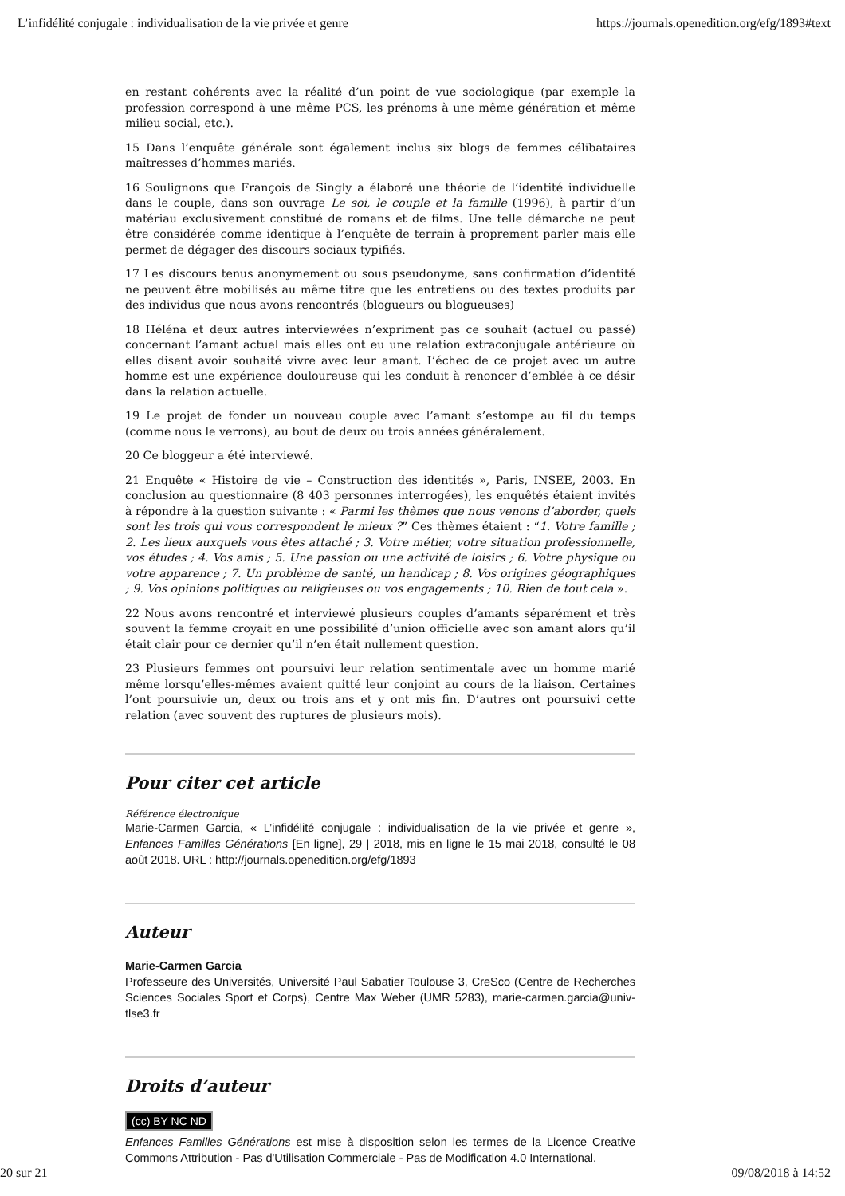L’infidélité conjugale : individualisation de la vie privée et genre https://journals.openedition.org/efg/1893#text
en restant cohérents avec la réalité d’un point de vue sociologique (par exemple la profession correspond à une même PCS, les prénoms à une même génération et même milieu social, etc.).
15 Dans l’enquête générale sont également inclus six blogs de femmes célibataires maîtresses d’hommes mariés.
16 Soulignons que François de Singly a élaboré une théorie de l’identité individuelle dans le couple, dans son ouvrage Le soi, le couple et la famille (1996), à partir d’un matériau exclusivement constitué de romans et de films. Une telle démarche ne peut être considérée comme identique à l’enquête de terrain à proprement parler mais elle permet de dégager des discours sociaux typifiés.
17 Les discours tenus anonymement ou sous pseudonyme, sans confirmation d’identité ne peuvent être mobilisés au même titre que les entretiens ou des textes produits par des individus que nous avons rencontrés (blogueurs ou blogueuses)
18 Héléna et deux autres interviewées n’expriment pas ce souhait (actuel ou passé) concernant l’amant actuel mais elles ont eu une relation extraconjugale antérieure où elles disent avoir souhaité vivre avec leur amant. L’échec de ce projet avec un autre homme est une expérience douloureuse qui les conduit à renoncer d’emblée à ce désir dans la relation actuelle.
19 Le projet de fonder un nouveau couple avec l’amant s’estompe au fil du temps (comme nous le verrons), au bout de deux ou trois années généralement.
20 Ce bloggeur a été interviewé.
21 Enquête « Histoire de vie – Construction des identités », Paris, INSEE, 2003. En conclusion au questionnaire (8 403 personnes interrogées), les enquêtés étaient invités à répondre à la question suivante : « Parmi les thèmes que nous venons d’aborder, quels sont les trois qui vous correspondent le mieux ?” Ces thèmes étaient : “1. Votre famille ; 2. Les lieux auxquels vous êtes attaché ; 3. Votre métier, votre situation professionnelle, vos études ; 4. Vos amis ; 5. Une passion ou une activité de loisirs ; 6. Votre physique ou votre apparence ; 7. Un problème de santé, un handicap ; 8. Vos origines géographiques ; 9. Vos opinions politiques ou religieuses ou vos engagements ; 10. Rien de tout cela ».
22 Nous avons rencontré et interviewé plusieurs couples d’amants séparément et très souvent la femme croyait en une possibilité d’union officielle avec son amant alors qu’il était clair pour ce dernier qu’il n’en était nullement question.
23 Plusieurs femmes ont poursuivi leur relation sentimentale avec un homme marié même lorsqu’elles-mêmes avaient quitté leur conjoint au cours de la liaison. Certaines l’ont poursuivie un, deux ou trois ans et y ont mis fin. D’autres ont poursuivi cette relation (avec souvent des ruptures de plusieurs mois).
Pour citer cet article
Référence électronique
Marie-Carmen Garcia, « L’infidélité conjugale : individualisation de la vie privée et genre », Enfances Familles Générations [En ligne], 29 | 2018, mis en ligne le 15 mai 2018, consulté le 08 août 2018. URL : http://journals.openedition.org/efg/1893
Auteur
Marie-Carmen Garcia
Professeure des Universités, Université Paul Sabatier Toulouse 3, CreSco (Centre de Recherches Sciences Sociales Sport et Corps), Centre Max Weber (UMR 5283), marie-carmen.garcia@univ-tlse3.fr
Droits d’auteur
(cc) BY NC ND
Enfances Familles Générations est mise à disposition selon les termes de la Licence Creative Commons Attribution - Pas d'Utilisation Commerciale - Pas de Modification 4.0 International.
20 sur 21 09/08/2018 à 14:52